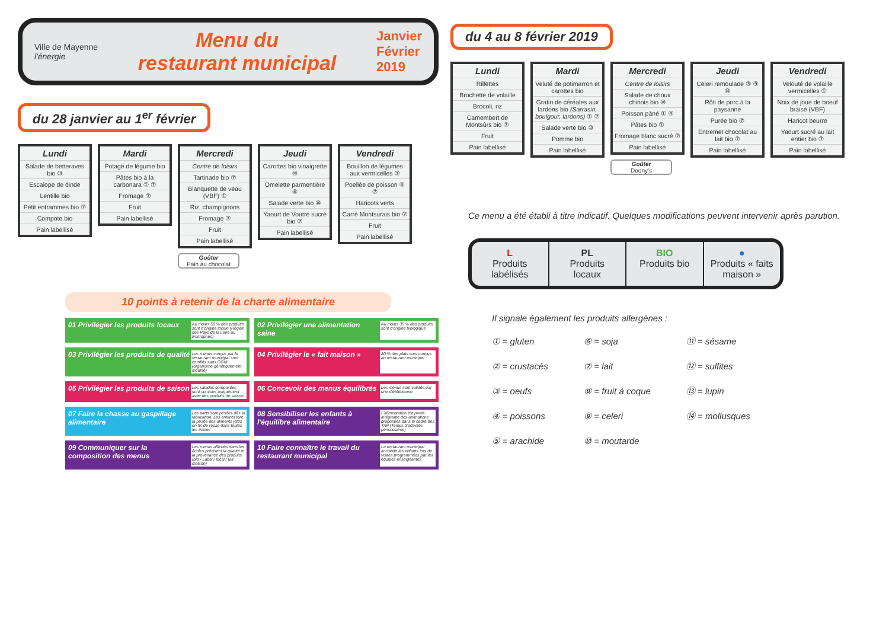Ville de Mayenne
l'énergie
Menu du
restaurant municipal
Janvier
Février
2019
du 28 janvier au 1<sup>er</sup> février
| Lundi |
| --- |
| Salade de betteraves bio ⑩ |
| Escalope de dinde |
| Lentille bio |
| Petit entrammes bio ⑦ |
| Compote bio |
| Pain labellisé |
| Mardi |
| --- |
| Potage de légume bio |
| Pâtes bio à la carbonara ① ⑦ |
| Fromage ⑦ |
| Fruit |
| Pain labellisé |
| Mercredi |
| --- |
| Centre de loisirs |
| Tartinade bio ⑦ |
| Blanquette de veau (VBF) ① |
| Riz, champignons |
| Fromage ⑦ |
| Fruit |
| Pain labellisé |
Goûter
Pain au chocolat
| Jeudi |
| --- |
| Carottes bio vinaigrette ⑩ |
| Omelette parmentière ④ |
| Salade verte bio ⑩ |
| Yaourt de Voutré sucré bio ⑦ |
| Pain labellisé |
| Vendredi |
| --- |
| Bouillon de légumes aux vermicelles ① |
| Poellée de poisson ④ ⑦ |
| Haricots verts |
| Carré Montsurais bio ⑦ |
| Fruit |
| Pain labellisé |
10 points à retenir de la charte alimentaire
01 Privilégier les produits locaux Au moins 50 % des produits sont d'origine locale (Région des Pays de la Loire ou limitrophes)
02 Privilégier une alimentation saine Au moins 35 % des produits sont d'origine biologique
03 Privilégier les produits de qualité Les menus conçus par le restaurant municipal sont certifiés sans OGM (organisme génétiquement modifié)
04 Privilégier le « fait maison » 80 % des plats sont conçus au restaurant municipal
05 Privilégier les produits de saison Les salades composées sont conçues uniquement avec des produits de saison
06 Concevoir des menus équilibrés Les menus sont validés par une diététicienne
07 Faire la chasse au gaspillage alimentaire Les parts sont pesées dès la fabrication. Les enfants font la pesée des aliments jetés en fin de repas dans toutes les écoles
08 Sensibiliser les enfants à l'équilibre alimentaire L'alimentation est partie intégrante des animations proposées dans le cadre des TAP (Temps d'activités périscolaires)
09 Communiquer sur la composition des menus Les menus affichés dans les écoles précisent la qualité et la provenance des produits (bio / Label / local / fait maison)
10 Faire connaître le travail du restaurant municipal Le restaurant municipal accueille les enfants lors de visites programmées par les équipes enseignantes
du 4 au 8 février 2019
| Lundi |
| --- |
| Rillettes |
| Brochette de volaille |
| Brocoli, riz |
| Camembert de Montsûrs bio ⑦ |
| Fruit |
| Pain labellisé |
| Mardi |
| --- |
| Veluté de potimarron et carottes bio |
| Gratin de céréales aux lardons bio (Sarrasin, boulgour, lardons) ① ⑦ |
| Salade verte bio ⑩ |
| Pomme bio |
| Pain labellisé |
| Mercredi |
| --- |
| Centre de loisirs |
| Salade de choux chinois bio ⑩ |
| Poisson pâné ① ④ |
| Pâtes bio ① |
| Fromage blanc sucré ⑦ |
| Pain labellisé |
Goûter
Doony's
| Jeudi |
| --- |
| Celeri remoulade ③ ⑨ ⑩ |
| Rôti de porc à la paysanne |
| Purée bio ⑦ |
| Entremet chocolat au lait bio ⑦ |
| Pain labellisé |
| Vendredi |
| --- |
| Velouté de volaille vermicelles ① |
| Noix de joue de boeuf braisé (VBF) |
| Haricot beurre |
| Yaourt sucré au lait entier bio ⑦ |
| Pain labellisé |
Ce menu a été établi à titre indicatif. Quelques modifications peuvent intervenir après parution.
L
Produits labélisés
PL
Produits locaux
BIO
Produits bio
●
Produits « faits maison »
Il signale également les produits allergènes :
① = gluten
② = crustacés
③ = oeufs
④ = poissons
⑤ = arachide
⑥ = soja
⑦ = lait
⑧ = fruit à coque
⑨ = celeri
⑩ = moutarde
⑪ = sésame
⑫ = sulfites
⑬ = lupin
⑭ = mollusques